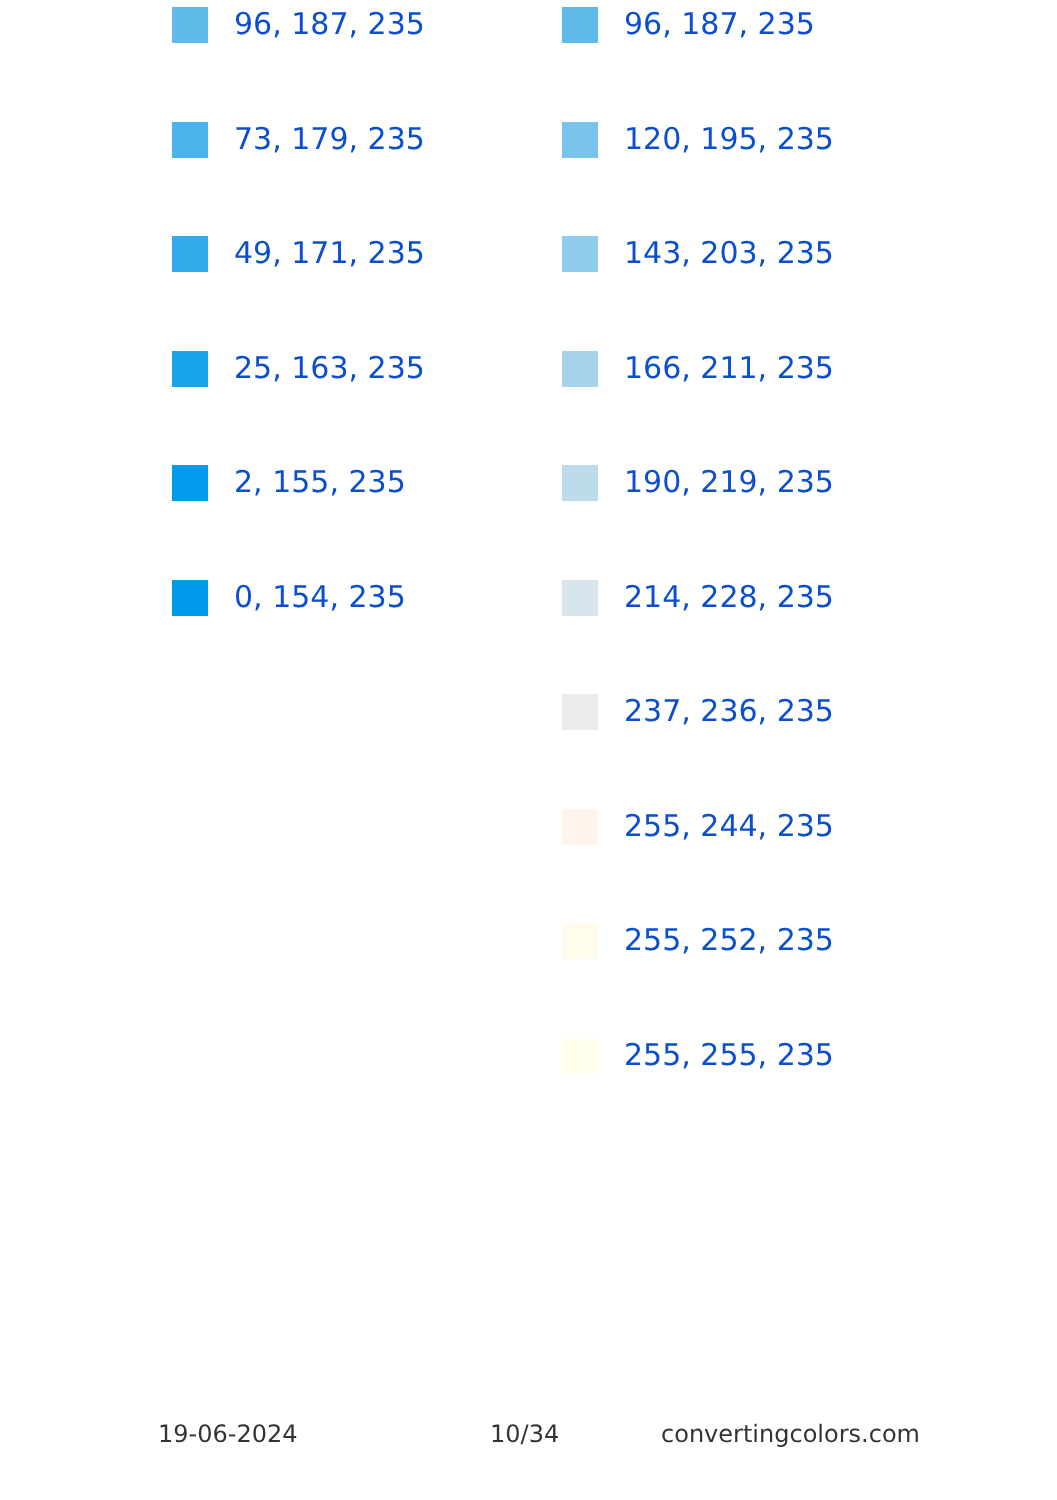96, 187, 235
73, 179, 235
49, 171, 235
25, 163, 235
2, 155, 235
0, 154, 235
96, 187, 235
120, 195, 235
143, 203, 235
166, 211, 235
190, 219, 235
214, 228, 235
237, 236, 235
255, 244, 235
255, 252, 235
255, 255, 235
19-06-2024 10/34 convertingcolors.com